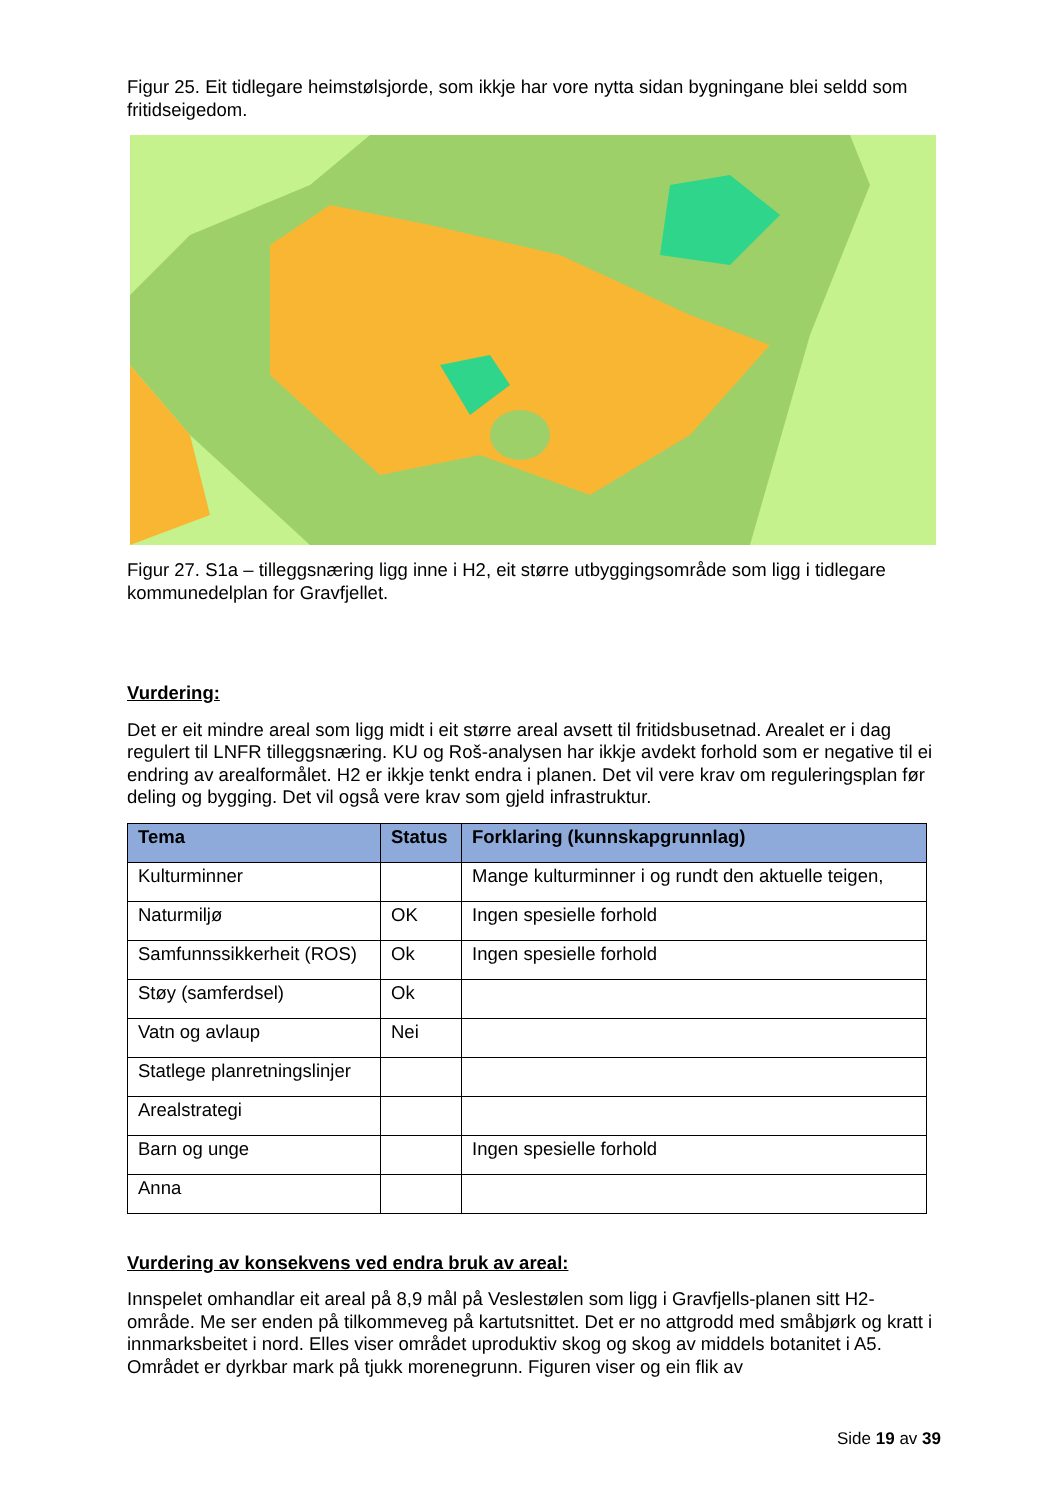Figur 25. Eit tidlegare heimstølsjorde, som ikkje har vore nytta sidan bygningane blei seldd som fritidseigedom.
Figur 27. S1a – tilleggsnæring ligg inne i H2, eit større utbyggingsområde som ligg i tidlegare kommunedelplan for Gravfjellet.
Vurdering:
Det er eit mindre areal som ligg midt i eit større areal avsett til fritidsbusetnad. Arealet er i dag regulert til LNFR tilleggsnæring. KU og Roš-analysen har ikkje avdekt forhold som er negative til ei endring av arealformålet. H2 er ikkje tenkt endra i planen. Det vil vere krav om reguleringsplan før deling og bygging. Det vil også vere krav som gjeld infrastruktur.
| Tema | Status | Forklaring (kunnskapgrunnlag) |
| --- | --- | --- |
| Kulturminner | | Mange kulturminner i og rundt den aktuelle teigen, |
| Naturmiljø | OK | Ingen spesielle forhold |
| Samfunnssikkerheit (ROS) | Ok | Ingen spesielle forhold |
| Støy (samferdsel) | Ok | |
| Vatn og avlaup | Nei | |
| Statlege planretningslinjer | | |
| Arealstrategi | | |
| Barn og unge | | Ingen spesielle forhold |
| Anna | | |
Vurdering av konsekvens ved endra bruk av areal:
Innspelet omhandlar eit areal på 8,9 mål på Veslestølen som ligg i Gravfjells-planen sitt H2-område. Me ser enden på tilkommeveg på kartutsnittet. Det er no attgrodd med småbjørk og kratt i innmarksbeitet i nord. Elles viser området uproduktiv skog og skog av middels botanitet i A5. Området er dyrkbar mark på tjukk morenegrunn. Figuren viser og ein flik av
Side 19 av 39